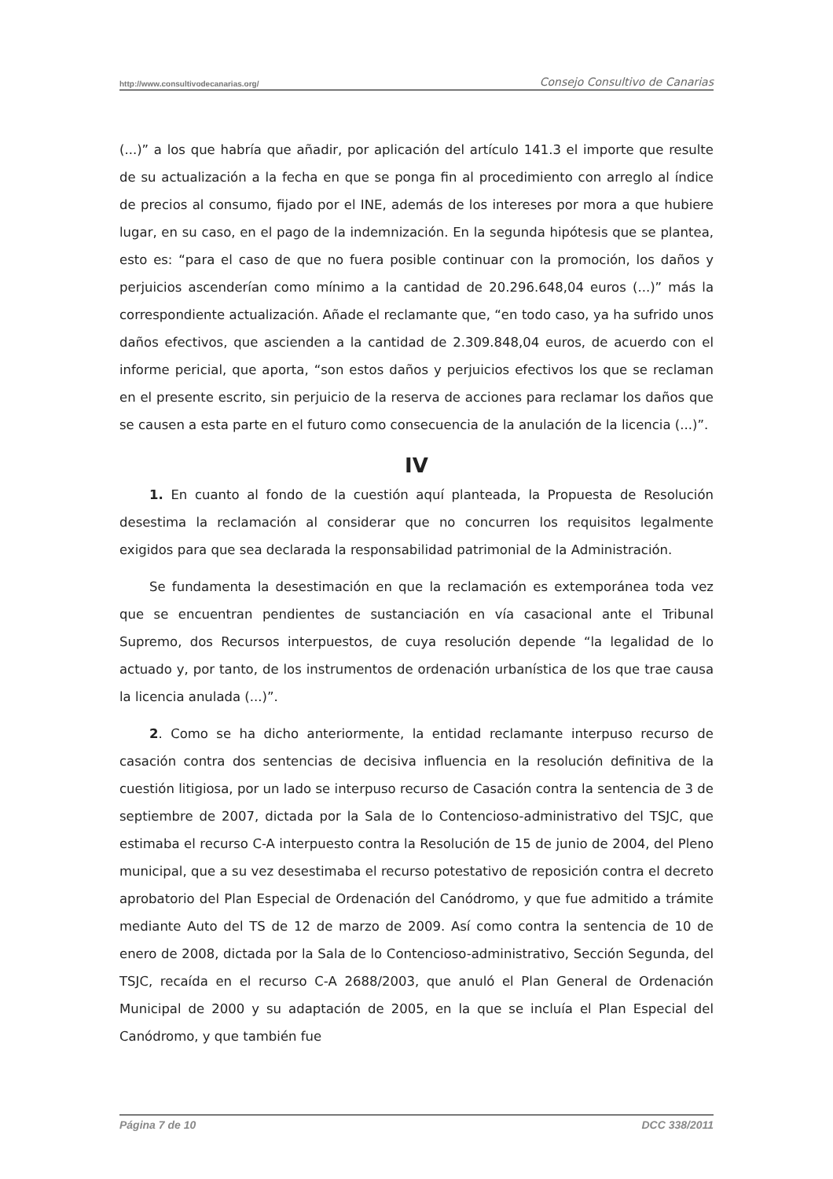http://www.consultivodecanarias.org/ Consejo Consultivo de Canarias
(...)” a los que habría que añadir, por aplicación del artículo 141.3 el importe que resulte de su actualización a la fecha en que se ponga fin al procedimiento con arreglo al índice de precios al consumo, fijado por el INE, además de los intereses por mora a que hubiere lugar, en su caso, en el pago de la indemnización. En la segunda hipótesis que se plantea, esto es: “para el caso de que no fuera posible continuar con la promoción, los daños y perjuicios ascenderían como mínimo a la cantidad de 20.296.648,04 euros (...)” más la correspondiente actualización. Añade el reclamante que, “en todo caso, ya ha sufrido unos daños efectivos, que ascienden a la cantidad de 2.309.848,04 euros, de acuerdo con el informe pericial, que aporta, “son estos daños y perjuicios efectivos los que se reclaman en el presente escrito, sin perjuicio de la reserva de acciones para reclamar los daños que se causen a esta parte en el futuro como consecuencia de la anulación de la licencia (...)”.
IV
1. En cuanto al fondo de la cuestión aquí planteada, la Propuesta de Resolución desestima la reclamación al considerar que no concurren los requisitos legalmente exigidos para que sea declarada la responsabilidad patrimonial de la Administración.
Se fundamenta la desestimación en que la reclamación es extemporánea toda vez que se encuentran pendientes de sustanciación en vía casacional ante el Tribunal Supremo, dos Recursos interpuestos, de cuya resolución depende “la legalidad de lo actuado y, por tanto, de los instrumentos de ordenación urbanística de los que trae causa la licencia anulada (...)”.
2. Como se ha dicho anteriormente, la entidad reclamante interpuso recurso de casación contra dos sentencias de decisiva influencia en la resolución definitiva de la cuestión litigiosa, por un lado se interpuso recurso de Casación contra la sentencia de 3 de septiembre de 2007, dictada por la Sala de lo Contencioso-administrativo del TSJC, que estimaba el recurso C-A interpuesto contra la Resolución de 15 de junio de 2004, del Pleno municipal, que a su vez desestimaba el recurso potestativo de reposición contra el decreto aprobatorio del Plan Especial de Ordenación del Canódromo, y que fue admitido a trámite mediante Auto del TS de 12 de marzo de 2009. Así como contra la sentencia de 10 de enero de 2008, dictada por la Sala de lo Contencioso-administrativo, Sección Segunda, del TSJC, recaída en el recurso C-A 2688/2003, que anuló el Plan General de Ordenación Municipal de 2000 y su adaptación de 2005, en la que se incluía el Plan Especial del Canódromo, y que también fue
Página 7 de 10 DCC 338/2011